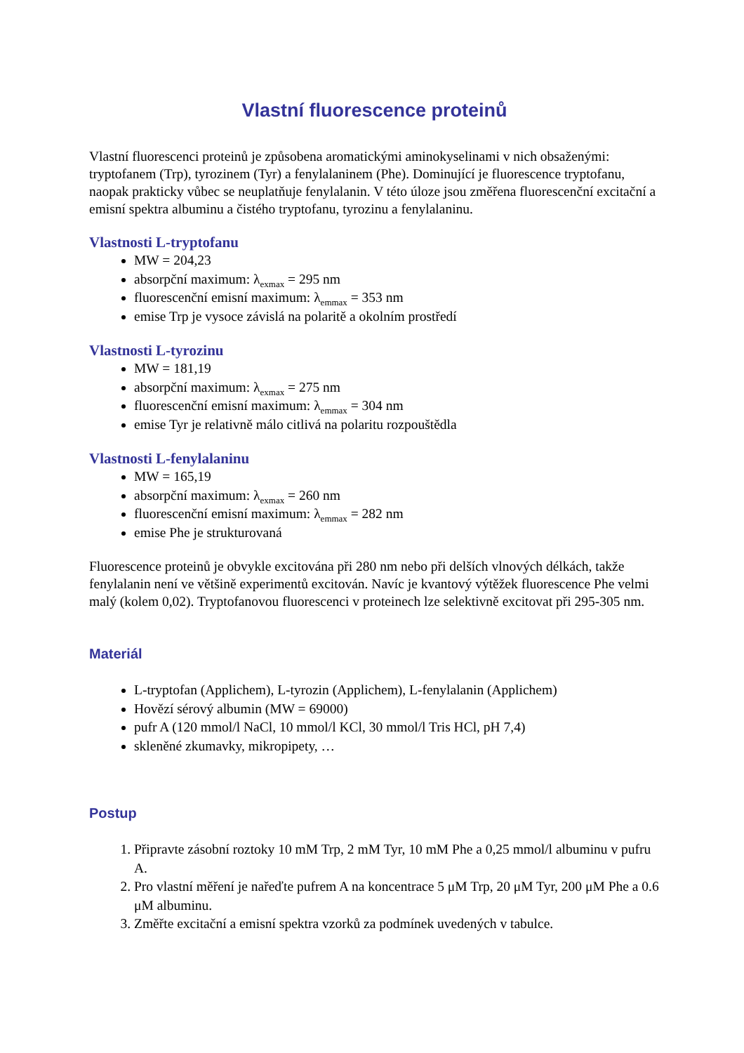Vlastní fluorescence proteinů
Vlastní fluorescenci proteinů je způsobena aromatickými aminokyselinami v nich obsaženými: tryptofanem (Trp), tyrozinem (Tyr) a fenylalaninem (Phe). Dominující je fluorescence tryptofanu, naopak prakticky vůbec se neuplatňuje fenylalanin. V této úloze jsou změřena fluorescenční excitační a emisní spektra albuminu a čistého tryptofanu, tyrozinu a fenylalaninu.
Vlastnosti L-tryptofanu
MW = 204,23
absorpční maximum: λ<sub>exmax</sub> = 295 nm
fluorescenční emisní maximum: λ<sub>emmax</sub> = 353 nm
emise Trp je vysoce závislá na polaritě a okolním prostředí
Vlastnosti L-tyrozinu
MW = 181,19
absorpční maximum: λ<sub>exmax</sub> = 275 nm
fluorescenční emisní maximum: λ<sub>emmax</sub> = 304 nm
emise Tyr je relativně málo citlivá na polaritu rozpouštědla
Vlastnosti L-fenylalaninu
MW = 165,19
absorpční maximum: λ<sub>exmax</sub> = 260 nm
fluorescenční emisní maximum: λ<sub>emmax</sub> = 282 nm
emise Phe je strukturovaná
Fluorescence proteinů je obvykle excitována při 280 nm nebo při delších vlnových délkách, takže fenylalanin není ve většině experimentů excitován. Navíc je kvantový výtěžek fluorescence Phe velmi malý (kolem 0,02). Tryptofanovou fluorescenci v proteinech lze selektivně excitovat při 295-305 nm.
Materiál
L-tryptofan (Applichem), L-tyrozin (Applichem), L-fenylalanin (Applichem)
Hovězí sérový albumin (MW = 69000)
pufr A (120 mmol/l NaCl, 10 mmol/l KCl, 30 mmol/l Tris HCl, pH 7,4)
skleněné zkumavky, mikropipety, …
Postup
1. Připravte zásobní roztoky 10 mM Trp, 2 mM Tyr, 10 mM Phe a 0,25 mmol/l albuminu v pufru A.
2. Pro vlastní měření je nařeďte pufrem A na koncentrace 5 μM Trp, 20 μM Tyr, 200 μM Phe a 0.6 μM albuminu.
3. Změřte excitační a emisní spektra vzorků za podmínek uvedených v tabulce.